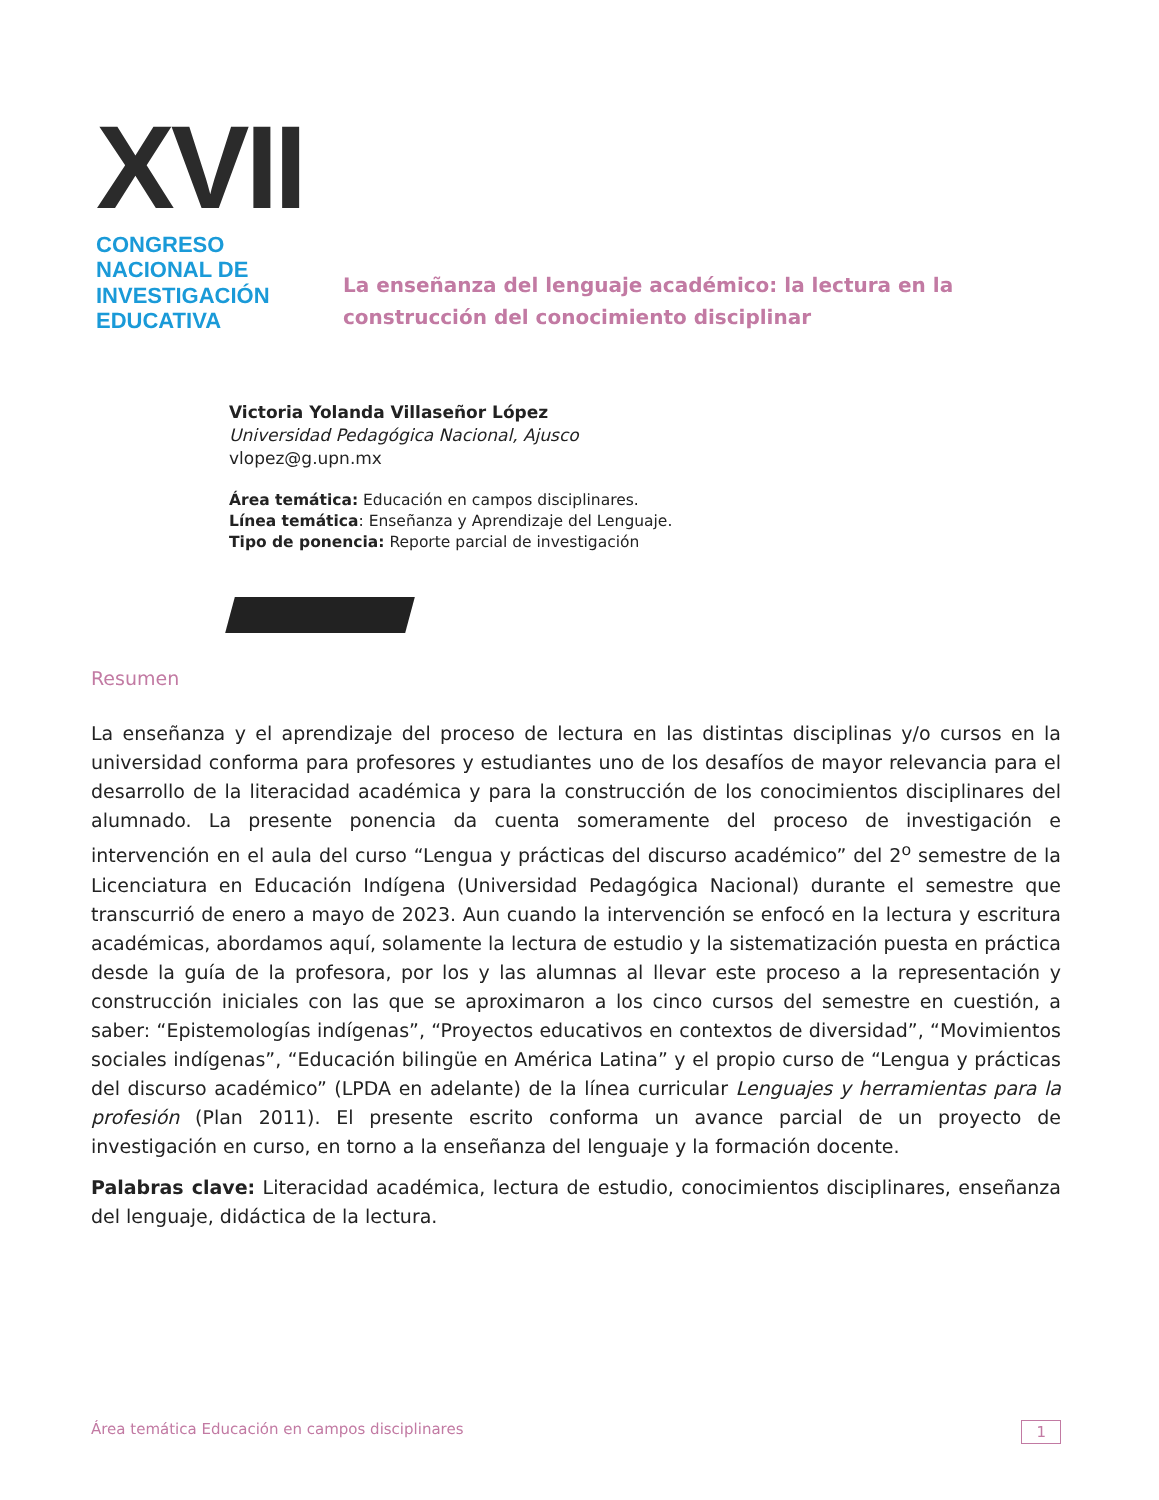XVII
CONGRESO NACIONAL DE
INVESTIGACIÓN EDUCATIVA
La enseñanza del lenguaje académico: la lectura en la construcción del conocimiento disciplinar
Victoria Yolanda Villaseñor López
Universidad Pedagógica Nacional, Ajusco
vlopez@g.upn.mx
Área temática: Educación en campos disciplinares.
Línea temática: Enseñanza y Aprendizaje del Lenguaje.
Tipo de ponencia: Reporte parcial de investigación
Resumen
La enseñanza y el aprendizaje del proceso de lectura en las distintas disciplinas y/o cursos en la universidad conforma para profesores y estudiantes uno de los desafíos de mayor relevancia para el desarrollo de la literacidad académica y para la construcción de los conocimientos disciplinares del alumnado. La presente ponencia da cuenta someramente del proceso de investigación e intervención en el aula del curso “Lengua y prácticas del discurso académico” del 2<sup>o</sup> semestre de la Licenciatura en Educación Indígena (Universidad Pedagógica Nacional) durante el semestre que transcurrió de enero a mayo de 2023. Aun cuando la intervención se enfocó en la lectura y escritura académicas, abordamos aquí, solamente la lectura de estudio y la sistematización puesta en práctica desde la guía de la profesora, por los y las alumnas al llevar este proceso a la representación y construcción iniciales con las que se aproximaron a los cinco cursos del semestre en cuestión, a saber: “Epistemologías indígenas”, “Proyectos educativos en contextos de diversidad”, “Movimientos sociales indígenas”, “Educación bilingüe en América Latina” y el propio curso de “Lengua y prácticas del discurso académico” (LPDA en adelante) de la línea curricular Lenguajes y herramientas para la profesión (Plan 2011). El presente escrito conforma un avance parcial de un proyecto de investigación en curso, en torno a la enseñanza del lenguaje y la formación docente.
Palabras clave: Literacidad académica, lectura de estudio, conocimientos disciplinares, enseñanza del lenguaje, didáctica de la lectura.
Área temática Educación en campos disciplinares 1